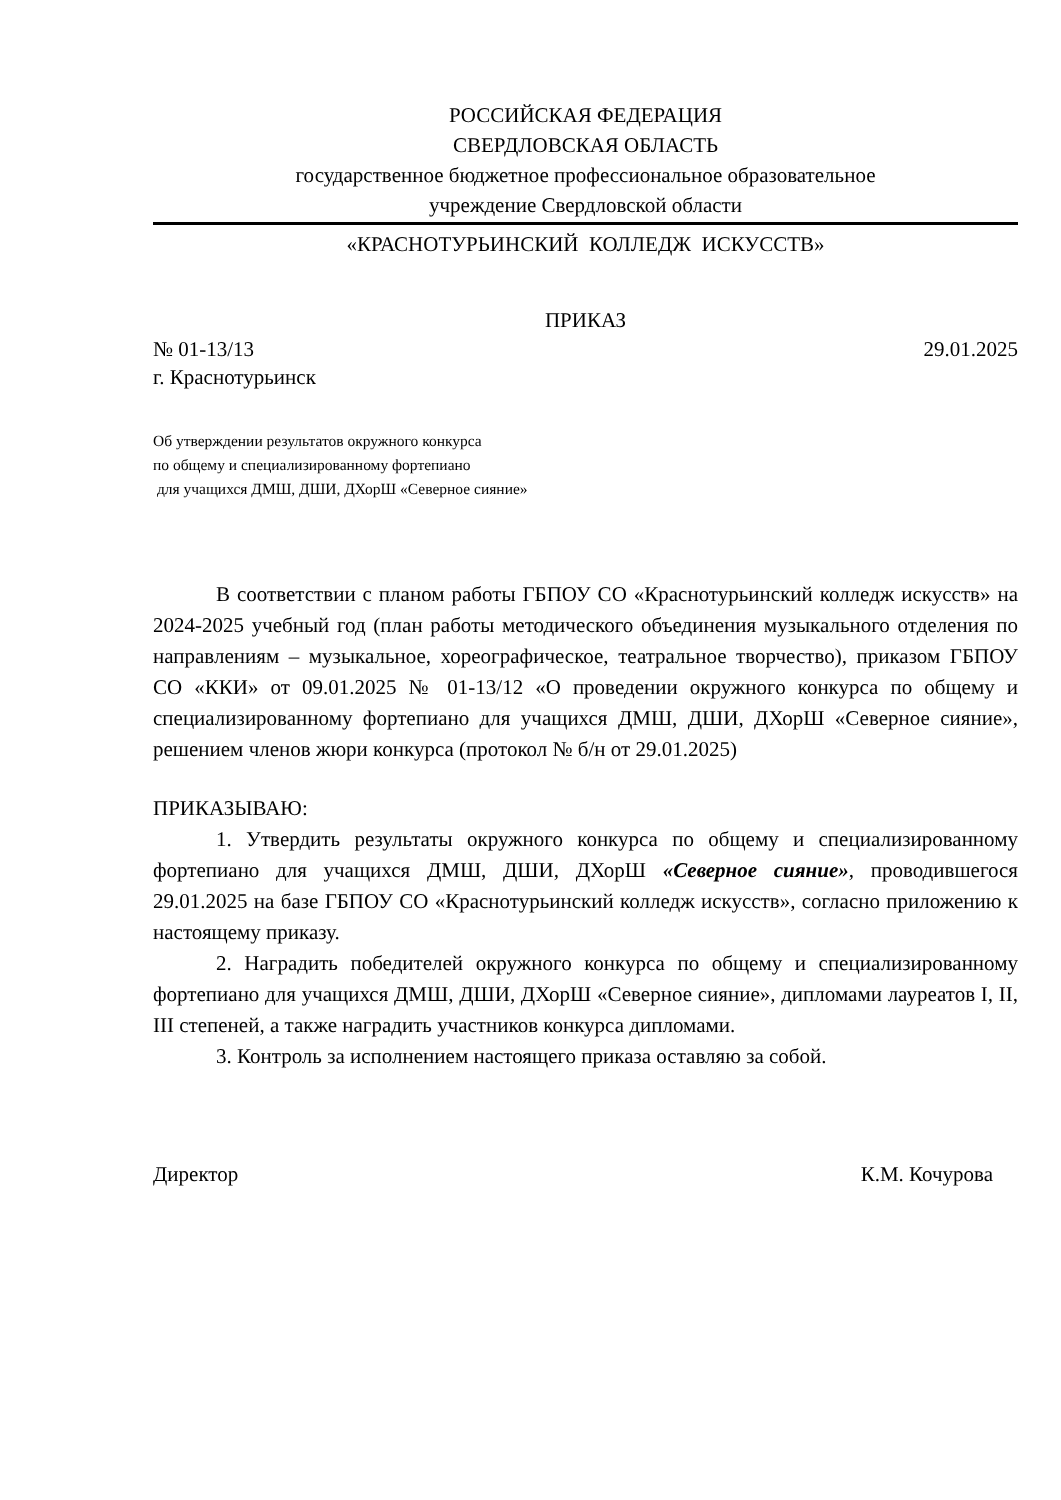РОССИЙСКАЯ ФЕДЕРАЦИЯ
СВЕРДЛОВСКАЯ ОБЛАСТЬ
государственное бюджетное профессиональное образовательное
учреждение Свердловской области
«КРАСНОТУРЬИНСКИЙ КОЛЛЕДЖ ИСКУССТВ»
ПРИКАЗ
№ 01-13/13 29.01.2025
г. Краснотурьинск
Об утверждении результатов окружного конкурса
по общему и специализированному фортепиано
для учащихся ДМШ, ДШИ, ДХорШ «Северное сияние»
В соответствии с планом работы ГБПОУ СО «Краснотурьинский колледж искусств» на 2024-2025 учебный год (план работы методического объединения музыкального отделения по направлениям – музыкальное, хореографическое, театральное творчество), приказом ГБПОУ СО «ККИ» от 09.01.2025 № 01-13/12 «О проведении окружного конкурса по общему и специализированному фортепиано для учащихся ДМШ, ДШИ, ДХорШ «Северное сияние», решением членов жюри конкурса (протокол № б/н от 29.01.2025)
ПРИКАЗЫВАЮ:
1. Утвердить результаты окружного конкурса по общему и специализированному фортепиано для учащихся ДМШ, ДШИ, ДХорШ «Северное сияние», проводившегося 29.01.2025 на базе ГБПОУ СО «Краснотурьинский колледж искусств», согласно приложению к настоящему приказу.
2. Наградить победителей окружного конкурса по общему и специализированному фортепиано для учащихся ДМШ, ДШИ, ДХорШ «Северное сияние», дипломами лауреатов I, II, III степеней, а также наградить участников конкурса дипломами.
3. Контроль за исполнением настоящего приказа оставляю за собой.
Директор К.М. Кочурова